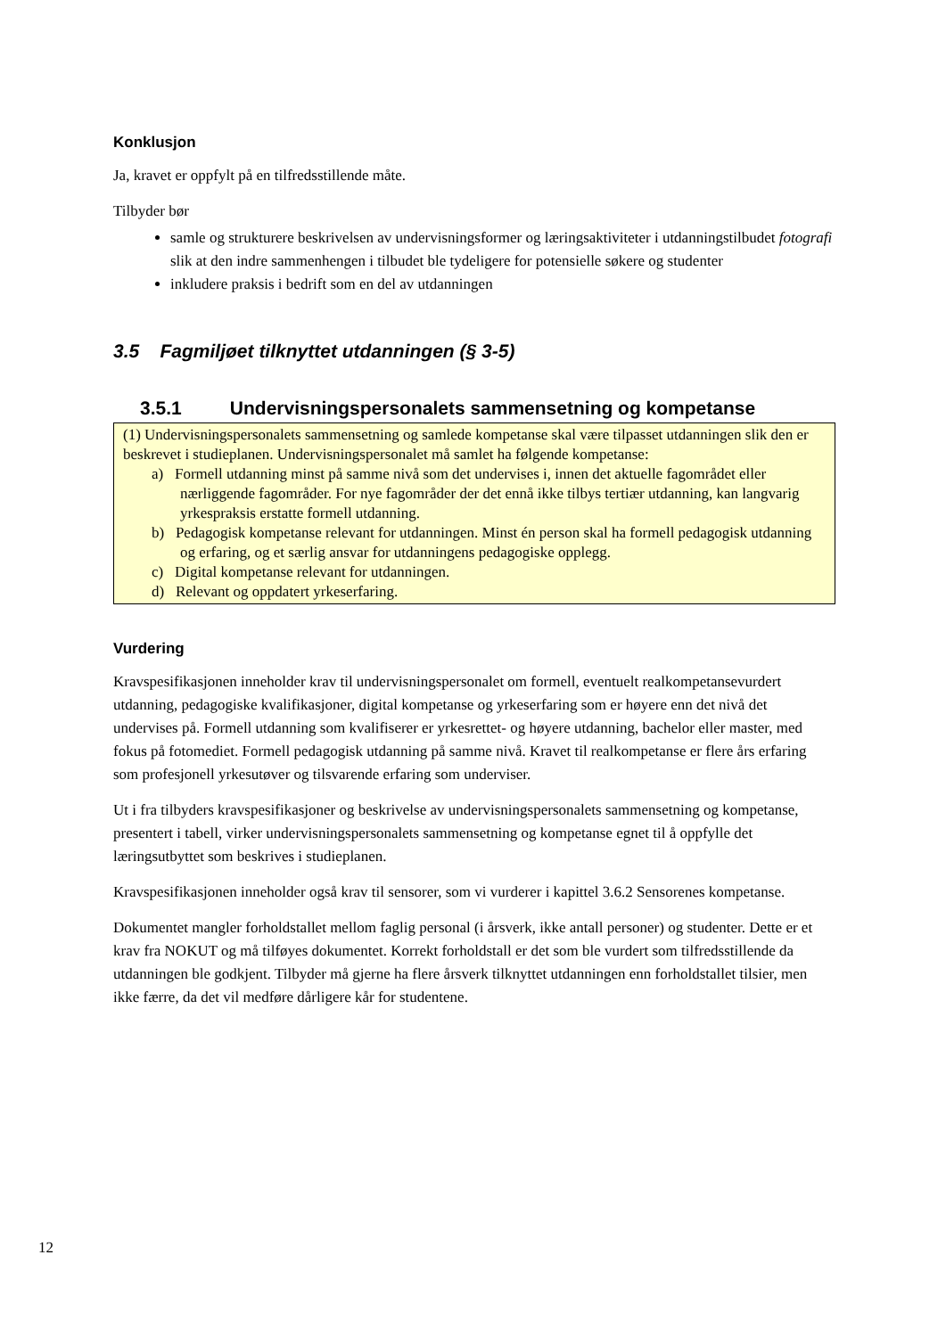Konklusjon
Ja, kravet er oppfylt på en tilfredsstillende måte.
Tilbyder bør
samle og strukturere beskrivelsen av undervisningsformer og læringsaktiviteter i utdanningstilbudet fotografi slik at den indre sammenhengen i tilbudet ble tydeligere for potensielle søkere og studenter
inkludere praksis i bedrift som en del av utdanningen
3.5 Fagmiljøet tilknyttet utdanningen (§ 3-5)
3.5.1 Undervisningspersonalets sammensetning og kompetanse
(1) Undervisningspersonalets sammensetning og samlede kompetanse skal være tilpasset utdanningen slik den er beskrevet i studieplanen. Undervisningspersonalet må samlet ha følgende kompetanse:
a) Formell utdanning minst på samme nivå som det undervises i, innen det aktuelle fagområdet eller nærliggende fagområder. For nye fagområder der det ennå ikke tilbys tertiær utdanning, kan langvarig yrkespraksis erstatte formell utdanning.
b) Pedagogisk kompetanse relevant for utdanningen. Minst én person skal ha formell pedagogisk utdanning og erfaring, og et særlig ansvar for utdanningens pedagogiske opplegg.
c) Digital kompetanse relevant for utdanningen.
d) Relevant og oppdatert yrkeserfaring.
Vurdering
Kravspesifikasjonen inneholder krav til undervisningspersonalet om formell, eventuelt realkompetansevurdert utdanning, pedagogiske kvalifikasjoner, digital kompetanse og yrkeserfaring som er høyere enn det nivå det undervises på. Formell utdanning som kvalifiserer er yrkesrettet- og høyere utdanning, bachelor eller master, med fokus på fotomediet. Formell pedagogisk utdanning på samme nivå. Kravet til realkompetanse er flere års erfaring som profesjonell yrkesutøver og tilsvarende erfaring som underviser.
Ut i fra tilbyders kravspesifikasjoner og beskrivelse av undervisningspersonalets sammensetning og kompetanse, presentert i tabell, virker undervisningspersonalets sammensetning og kompetanse egnet til å oppfylle det læringsutbyttet som beskrives i studieplanen.
Kravspesifikasjonen inneholder også krav til sensorer, som vi vurderer i kapittel 3.6.2 Sensorenes kompetanse.
Dokumentet mangler forholdstallet mellom faglig personal (i årsverk, ikke antall personer) og studenter. Dette er et krav fra NOKUT og må tilføyes dokumentet. Korrekt forholdstall er det som ble vurdert som tilfredsstillende da utdanningen ble godkjent. Tilbyder må gjerne ha flere årsverk tilknyttet utdanningen enn forholdstallet tilsier, men ikke færre, da det vil medføre dårligere kår for studentene.
12